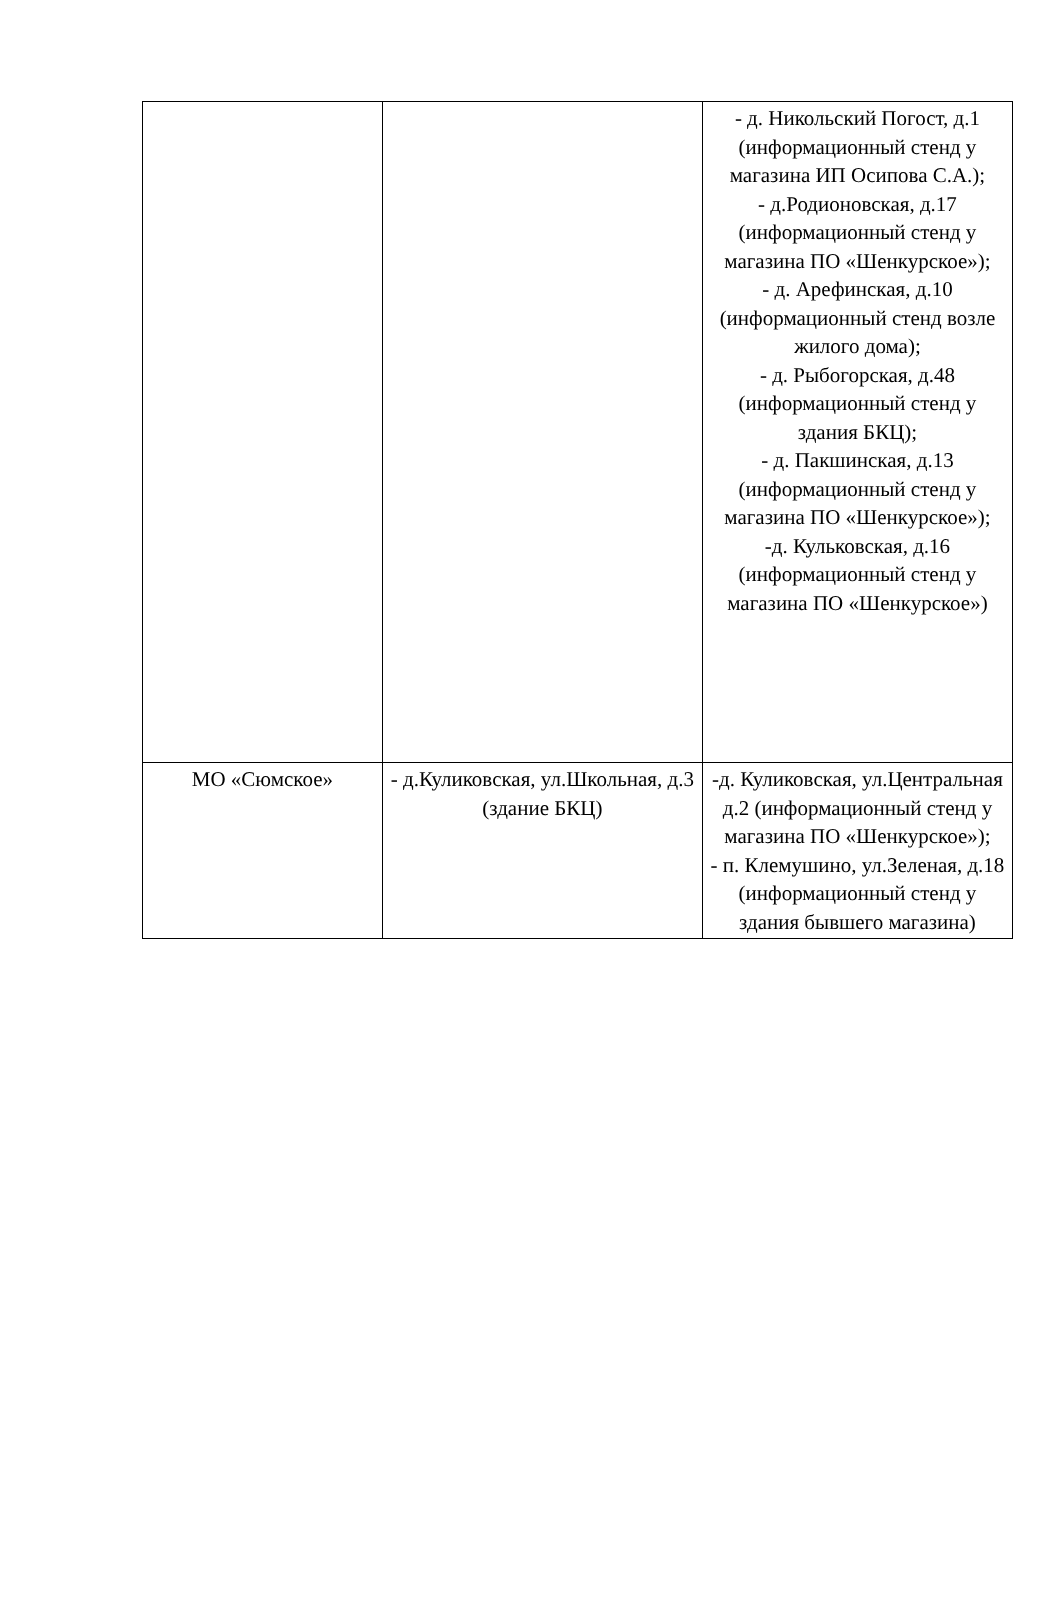| | | - д. Никольский Погост, д.1 (информационный стенд у магазина ИП Осипова С.А.); - д.Родионовская, д.17 (информационный стенд у магазина ПО «Шенкурское»); - д. Арефинская, д.10 (информационный стенд возле жилого дома); - д. Рыбогорская, д.48 (информационный стенд у здания БКЦ); - д. Пакшинская, д.13 (информационный стенд у магазина ПО «Шенкурское»); -д. Кульковская, д.16 (информационный стенд у магазина ПО «Шенкурское») |
| МО «Сюмское» | - д.Куликовская, ул.Школьная, д.3 (здание БКЦ) | -д. Куликовская, ул.Центральная д.2 (информационный стенд у магазина ПО «Шенкурское»); - п. Клемушино, ул.Зеленая, д.18 (информационный стенд у здания бывшего магазина) |